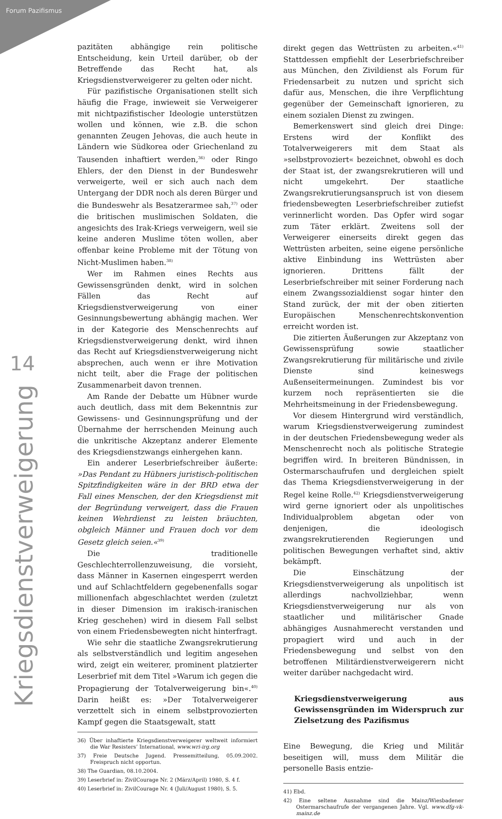Forum Pazifismus
14
Kriegsdienstverweigerung
pazitäten abhängige rein politische Entscheidung, kein Urteil darüber, ob der Betreffende das Recht hat, als Kriegsdienstverweigerer zu gelten oder nicht.
Für pazifistische Organisationen stellt sich häufig die Frage, inwieweit sie Verweigerer mit nichtpazifistischer Ideologie unterstützen wollen und können, wie z.B. die schon genannten Zeugen Jehovas, die auch heute in Ländern wie Südkorea oder Griechenland zu Tausenden inhaftiert werden,<sup>36)</sup> oder Ringo Ehlers, der den Dienst in der Bundeswehr verweigerte, weil er sich auch nach dem Untergang der DDR noch als deren Bürger und die Bundeswehr als Besatzerarmee sah,<sup>37)</sup> oder die britischen muslimischen Soldaten, die angesichts des Irak-Kriegs verweigern, weil sie keine anderen Muslime töten wollen, aber offenbar keine Probleme mit der Tötung von Nicht-Muslimen haben.<sup>38)</sup>
Wer im Rahmen eines Rechts aus Gewissensgründen denkt, wird in solchen Fällen das Recht auf Kriegsdienstverweigerung von einer Gesinnungsbewertung abhängig machen. Wer in der Kategorie des Menschenrechts auf Kriegsdienstverweigerung denkt, wird ihnen das Recht auf Kriegsdienstverweigerung nicht absprechen, auch wenn er ihre Motivation nicht teilt, aber die Frage der politischen Zusammenarbeit davon trennen.
Am Rande der Debatte um Hübner wurde auch deutlich, dass mit dem Bekenntnis zur Gewissens- und Gesinnungsprüfung und der Übernahme der herrschenden Meinung auch die unkritische Akzeptanz anderer Elemente des Kriegsdienstzwangs einhergehen kann.
Ein anderer Leserbriefschreiber äußerte: »Das Pendant zu Hübners juristisch-politischen Spitzfindigkeiten wäre in der BRD etwa der Fall eines Menschen, der den Kriegsdienst mit der Begründung verweigert, dass die Frauen keinen Wehrdienst zu leisten bräuchten, obgleich Männer und Frauen doch vor dem Gesetz gleich seien.«<sup>39)</sup>
Die traditionelle Geschlechterrollenzuweisung, die vorsieht, dass Männer in Kasernen eingesperrt werden und auf Schlachtfeldern gegebenenfalls sogar millionenfach abgeschlachtet werden (zuletzt in dieser Dimension im irakisch-iranischen Krieg geschehen) wird in diesem Fall selbst von einem Friedensbewegten nicht hinterfragt.
Wie sehr die staatliche Zwangsrekrutierung als selbstverständlich und legitim angesehen wird, zeigt ein weiterer, prominent platzierter Leserbrief mit dem Titel »Warum ich gegen die Propagierung der Totalverweigerung bin«.<sup>40)</sup> Darin heißt es: »Der Totalverweigerer verzettelt sich in einem selbstprovozierten Kampf gegen die Staatsgewalt, statt
36) Über inhaftierte Kriegsdienstverweigerer weltweit informiert die War Resisters’ International, www.wri-irg.org
37) Freie Deutsche Jugend. Pressemitteilung, 05.09.2002. Freispruch nicht opportun.
38) The Guardian, 08.10.2004.
39) Leserbrief in: ZivilCourage Nr. 2 (März/April) 1980, S. 4 f.
40) Leserbrief in: ZivilCourage Nr. 4 (Juli/August 1980), S. 5.
direkt gegen das Wettrüsten zu arbeiten.«<sup>41)</sup> Stattdessen empfiehlt der Leserbriefschreiber aus München, den Zivildienst als Forum für Friedensarbeit zu nutzen und spricht sich dafür aus, Menschen, die ihre Verpflichtung gegenüber der Gemeinschaft ignorieren, zu einem sozialen Dienst zu zwingen.
Bemerkenswert sind gleich drei Dinge: Erstens wird der Konflikt des Totalverweigerers mit dem Staat als »selbstprovoziert« bezeichnet, obwohl es doch der Staat ist, der zwangsrekrutieren will und nicht umgekehrt. Der staatliche Zwangsrekrutierungsanspruch ist von diesem friedensbewegten Leserbriefschreiber zutiefst verinnerlicht worden. Das Opfer wird sogar zum Täter erklärt. Zweitens soll der Verweigerer einerseits direkt gegen das Wettrüsten arbeiten, seine eigene persönliche aktive Einbindung ins Wettrüsten aber ignorieren. Drittens fällt der Leserbriefschreiber mit seiner Forderung nach einem Zwangssozialdienst sogar hinter den Stand zurück, der mit der oben zitierten Europäischen Menschenrechtskonvention erreicht worden ist.
Die zitierten Äußerungen zur Akzeptanz von Gewissensprüfung sowie staatlicher Zwangsrekrutierung für militärische und zivile Dienste sind keineswegs Außenseitermeinungen. Zumindest bis vor kurzem noch repräsentierten sie die Mehrheitsmeinung in der Friedensbewegung.
Vor diesem Hintergrund wird verständlich, warum Kriegsdienstverweigerung zumindest in der deutschen Friedensbewegung weder als Menschenrecht noch als politische Strategie begriffen wird. In breiteren Bündnissen, in Ostermarschaufrufen und dergleichen spielt das Thema Kriegsdienstverweigerung in der Regel keine Rolle.<sup>42)</sup> Kriegsdienstverweigerung wird gerne ignoriert oder als unpolitisches Individualproblem abgetan oder von denjenigen, die ideologisch zwangsrekrutierenden Regierungen und politischen Bewegungen verhaftet sind, aktiv bekämpft.
Die Einschätzung der Kriegsdienstverweigerung als unpolitisch ist allerdings nachvollziehbar, wenn Kriegsdienstverweigerung nur als von staatlicher und militärischer Gnade abhängiges Ausnahmerecht verstanden und propagiert wird und auch in der Friedensbewegung und selbst von den betroffenen Militärdienstverweigerern nicht weiter darüber nachgedacht wird.
Kriegsdienstverweigerung aus Gewissensgründen im Widerspruch zur Zielsetzung des Pazifismus
Eine Bewegung, die Krieg und Militär beseitigen will, muss dem Militär die personelle Basis entzie-
41) Ebd.
42) Eine seltene Ausnahme sind die Mainz/Wiesbadener Ostermarschaufrufe der vergangenen Jahre. Vgl. www.dfg-vk-mainz.de